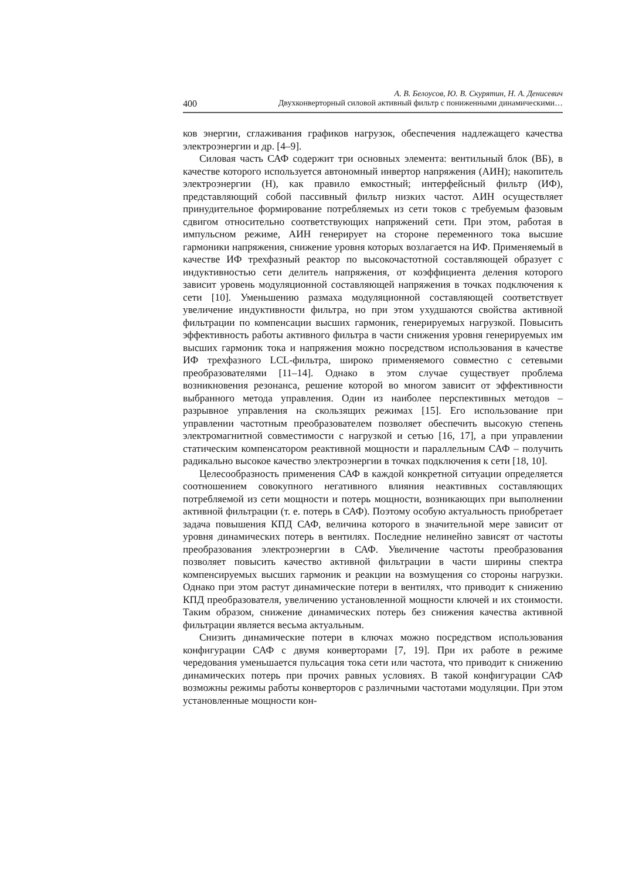А. В. Белоусов, Ю. В. Скурятин, Н. А. Денисевич
400 Двухконверторный силовой активный фильтр с пониженными динамическими…
ков энергии, сглаживания графиков нагрузок, обеспечения надлежащего качества электроэнергии и др. [4–9].
Силовая часть САФ содержит три основных элемента: вентильный блок (ВБ), в качестве которого используется автономный инвертор напряжения (АИН); накопитель электроэнергии (Н), как правило емкостный; интерфейсный фильтр (ИФ), представляющий собой пассивный фильтр низких частот. АИН осуществляет принудительное формирование потребляемых из сети токов с требуемым фазовым сдвигом относительно соответствующих напряжений сети. При этом, работая в импульсном режиме, АИН генерирует на стороне переменного тока высшие гармоники напряжения, снижение уровня которых возлагается на ИФ. Применяемый в качестве ИФ трехфазный реактор по высокочастотной составляющей образует с индуктивностью сети делитель напряжения, от коэффициента деления которого зависит уровень модуляционной составляющей напряжения в точках подключения к сети [10]. Уменьшению размаха модуляционной составляющей соответствует увеличение индуктивности фильтра, но при этом ухудшаются свойства активной фильтрации по компенсации высших гармоник, генерируемых нагрузкой. Повысить эффективность работы активного фильтра в части снижения уровня генерируемых им высших гармоник тока и напряжения можно посредством использования в качестве ИФ трехфазного LCL-фильтра, широко применяемого совместно с сетевыми преобразователями [11–14]. Однако в этом случае существует проблема возникновения резонанса, решение которой во многом зависит от эффективности выбранного метода управления. Один из наиболее перспективных методов – разрывное управления на скользящих режимах [15]. Его использование при управлении частотным преобразователем позволяет обеспечить высокую степень электромагнитной совместимости с нагрузкой и сетью [16, 17], а при управлении статическим компенсатором реактивной мощности и параллельным САФ – получить радикально высокое качество электроэнергии в точках подключения к сети [18, 10].
Целесообразность применения САФ в каждой конкретной ситуации определяется соотношением совокупного негативного влияния неактивных составляющих потребляемой из сети мощности и потерь мощности, возникающих при выполнении активной фильтрации (т. е. потерь в САФ). Поэтому особую актуальность приобретает задача повышения КПД САФ, величина которого в значительной мере зависит от уровня динамических потерь в вентилях. Последние нелинейно зависят от частоты преобразования электроэнергии в САФ. Увеличение частоты преобразования позволяет повысить качество активной фильтрации в части ширины спектра компенсируемых высших гармоник и реакции на возмущения со стороны нагрузки. Однако при этом растут динамические потери в вентилях, что приводит к снижению КПД преобразователя, увеличению установленной мощности ключей и их стоимости. Таким образом, снижение динамических потерь без снижения качества активной фильтрации является весьма актуальным.
Снизить динамические потери в ключах можно посредством использования конфигурации САФ с двумя конверторами [7, 19]. При их работе в режиме чередования уменьшается пульсация тока сети или частота, что приводит к снижению динамических потерь при прочих равных условиях. В такой конфигурации САФ возможны режимы работы конверторов с различными частотами модуляции. При этом установленные мощности кон-